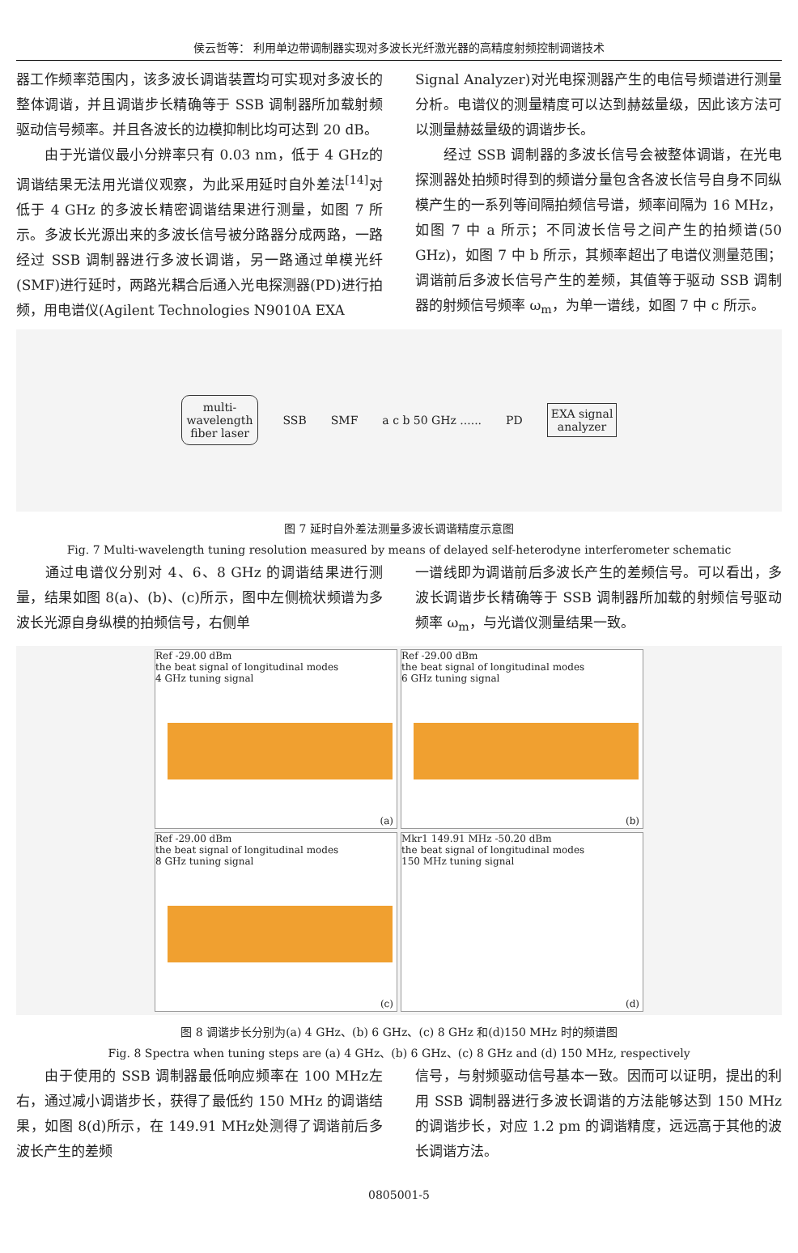侯云哲等： 利用单边带调制器实现对多波长光纤激光器的高精度射频控制调谐技术
器工作频率范围内，该多波长调谐装置均可实现对多波长的整体调谐，并且调谐步长精确等于 SSB 调制器所加载射频驱动信号频率。并且各波长的边模抑制比均可达到 20 dB。
　　由于光谱仪最小分辨率只有 0.03 nm，低于 4 GHz的调谐结果无法用光谱仪观察，为此采用延时自外差法<sup>[14]</sup>对低于 4 GHz 的多波长精密调谐结果进行测量，如图 7 所示。多波长光源出来的多波长信号被分路器分成两路，一路经过 SSB 调制器进行多波长调谐，另一路通过单模光纤(SMF)进行延时，两路光耦合后通入光电探测器(PD)进行拍频，用电谱仪(Agilent Technologies N9010A EXA
Signal Analyzer)对光电探测器产生的电信号频谱进行测量分析。电谱仪的测量精度可以达到赫兹量级，因此该方法可以测量赫兹量级的调谐步长。
　　经过 SSB 调制器的多波长信号会被整体调谐，在光电探测器处拍频时得到的频谱分量包含各波长信号自身不同纵模产生的一系列等间隔拍频信号谱，频率间隔为 16 MHz，如图 7 中 a 所示；不同波长信号之间产生的拍频谱(50 GHz)，如图 7 中 b 所示，其频率超出了电谱仪测量范围；调谐前后多波长信号产生的差频，其值等于驱动 SSB 调制器的射频信号频率 ω<sub>m</sub>，为单一谱线，如图 7 中 c 所示。
multi-
wavelength
fiber laser SSB SMF a c b 50 GHz ...... PD EXA signal
analyzer
图 7 延时自外差法测量多波长调谐精度示意图
Fig. 7 Multi-wavelength tuning resolution measured by means of delayed self-heterodyne interferometer schematic
　　通过电谱仪分别对 4、6、8 GHz 的调谐结果进行测量，结果如图 8(a)、(b)、(c)所示，图中左侧梳状频谱为多波长光源自身纵模的拍频信号，右侧单
一谱线即为调谐前后多波长产生的差频信号。可以看出，多波长调谐步长精确等于 SSB 调制器所加载的射频信号驱动频率 ω<sub>m</sub>，与光谱仪测量结果一致。
Ref -29.00 dBm
the beat signal of longitudinal modes
4 GHz tuning signal
(a)
Ref -29.00 dBm
the beat signal of longitudinal modes
6 GHz tuning signal
(b)
Ref -29.00 dBm
the beat signal of longitudinal modes
8 GHz tuning signal
(c)
Mkr1 149.91 MHz -50.20 dBm
the beat signal of longitudinal modes
150 MHz tuning signal
(d)
图 8 调谐步长分别为(a) 4 GHz、(b) 6 GHz、(c) 8 GHz 和(d)150 MHz 时的频谱图
Fig. 8 Spectra when tuning steps are (a) 4 GHz、(b) 6 GHz、(c) 8 GHz and (d) 150 MHz, respectively
　　由于使用的 SSB 调制器最低响应频率在 100 MHz左右，通过减小调谐步长，获得了最低约 150 MHz 的调谐结果，如图 8(d)所示，在 149.91 MHz处测得了调谐前后多波长产生的差频
信号，与射频驱动信号基本一致。因而可以证明，提出的利用 SSB 调制器进行多波长调谐的方法能够达到 150 MHz 的调谐步长，对应 1.2 pm 的调谐精度，远远高于其他的波长调谐方法。
0805001-5